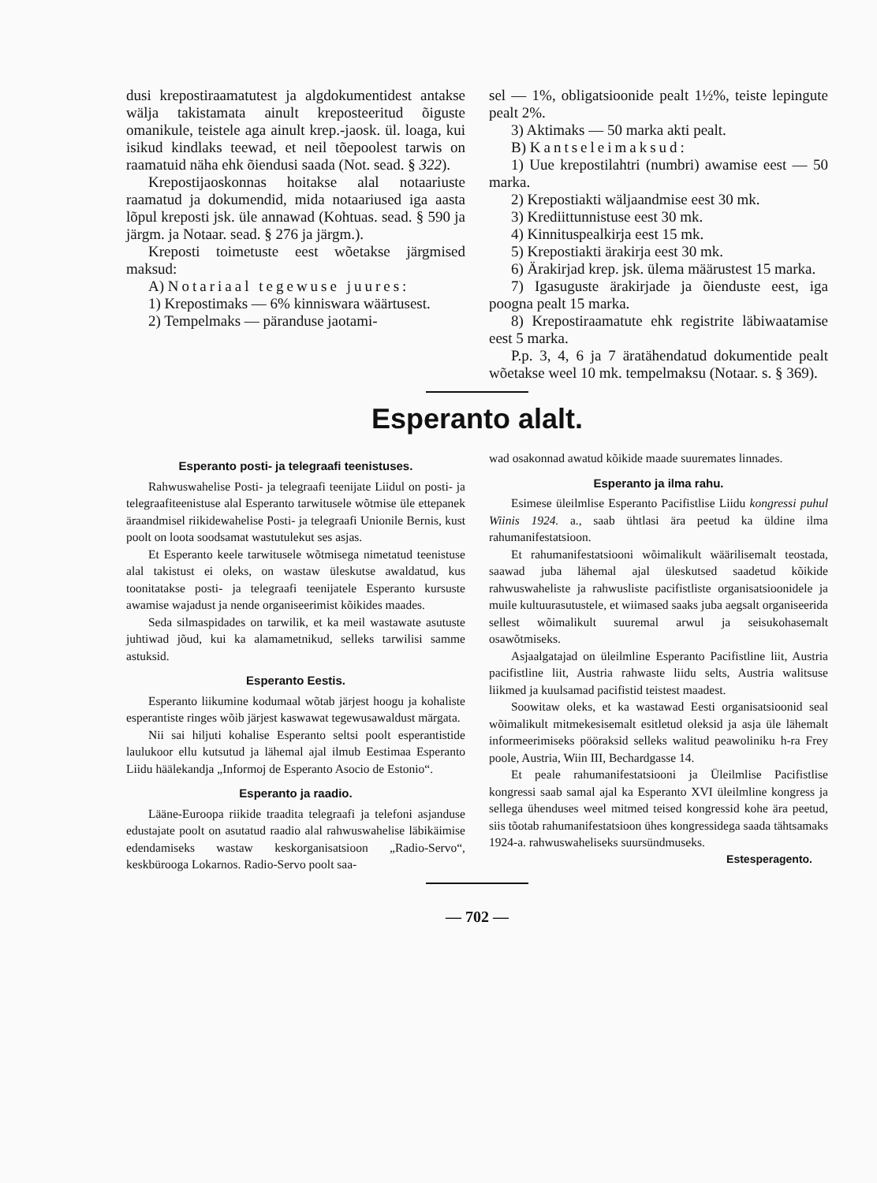dusi krepostiraamatutest ja algdokumentidest antakse wälja takistamata ainult kreposteeritud õiguste omanikule, teistele aga ainult krep.-jaosk. ül. loaga, kui isikud kindlaks teewad, et neil tõepoolest tarwis on raamatuid näha ehk õiendusi saada (Not. sead. § 322).
Krepostijaoskonnas hoitakse alal notaariuste raamatud ja dokumendid, mida notaariused iga aasta lõpul kreposti jsk. üle annawad (Kohtuas. sead. § 590 ja järgm. ja Notaar. sead. § 276 ja järgm.).
Kreposti toimetuste eest wõetakse järgmised maksud:
A) Notariaal tegewuse juures:
1) Krepostimaks — 6% kinniswara wäärtusest.
2) Tempelmaks — päranduse jaotami-
sel — 1%, obligatsioonide pealt 1½%, teiste lepingute pealt 2%.
3) Aktimaks — 50 marka akti pealt.
B) Kantseleimaksud:
1) Uue krepostilahtri (numbri) awamise eest — 50 marka.
2) Krepostiakti wäljaandmise eest 30 mk.
3) Krediittunnistuse eest 30 mk.
4) Kinnituspealkirja eest 15 mk.
5) Krepostiakti ärakirja eest 30 mk.
6) Ärakirjad krep. jsk. ülema määrustest 15 marka.
7) Igasuguste ärakirjade ja õienduste eest, iga poogna pealt 15 marka.
8) Krepostiraamatute ehk registrite läbiwaatamise eest 5 marka.
P.p. 3, 4, 6 ja 7 äratähendatud dokumentide pealt wõetakse weel 10 mk. tempelmaksu (Notaar. s. § 369).
Esperanto alalt.
Esperanto posti- ja telegraafi teenistuses.
Rahwuswahelise Posti- ja telegraafi teenijate Liidul on posti- ja telegraafiteenistuse alal Esperanto tarwitusele wõtmise üle ettepanek äraandmisel riikidewahelise Posti- ja telegraafi Unionile Bernis, kust poolt on loota soodsamat wastutulekut ses asjas.
Et Esperanto keele tarwitusele wõtmisega nimetatud teenistuse alal takistust ei oleks, on wastaw üleskutse awaldatud, kus toonitatakse posti- ja telegraafi teenijatele Esperanto kursuste awamise wajadust ja nende organiseerimist kõikides maades.
Seda silmaspidades on tarwilik, et ka meil wastawate asutuste juhtiwad jõud, kui ka alamametnikud, selleks tarwilisi samme astuksid.
Esperanto Eestis.
Esperanto liikumine kodumaal wõtab järjest hoogu ja kohaliste esperantiste ringes wõib järjest kaswawat tegewusawaldust märgata.
Nii sai hiljuti kohalise Esperanto seltsi poolt esperantistide laulukoor ellu kutsutud ja lähemal ajal ilmub Eestimaa Esperanto Liidu häälekandja „Informoj de Esperanto Asocio de Estonio“.
Esperanto ja raadio.
Lääne-Euroopa riikide traadita telegraafi ja telefoni asjanduse edustajate poolt on asutatud raadio alal rahwuswahelise läbikäimise edendamiseks wastaw keskorganisatsioon „Radio-Servo“, keskbürooga Lokarnos. Radio-Servo poolt saa-
wad osakonnad awatud kõikide maade suuremates linnades.
Esperanto ja ilma rahu.
Esimese üleilmlise Esperanto Pacifistlise Liidu kongressi puhul Wiinis 1924. a., saab ühtlasi ära peetud ka üldine ilma rahumanifestatsioon.
Et rahumanifestatsiooni wõimalikult wäärilisemalt teostada, saawad juba lähemal ajal üleskutsed saadetud kõikide rahwuswaheliste ja rahwusliste pacifistliste organisatsioonidele ja muile kultuurasutustele, et wiimased saaks juba aegsalt organiseerida sellest wõimalikult suuremal arwul ja seisukohasemalt osawõtmiseks.
Asjaalgatajad on üleilmline Esperanto Pacifistline liit, Austria pacifistline liit, Austria rahwaste liidu selts, Austria walitsuse liikmed ja kuulsamad pacifistid teistest maadest.
Soowitaw oleks, et ka wastawad Eesti organisatsioonid seal wõimalikult mitmekesisemalt esitletud oleksid ja asja üle lähemalt informeerimiseks pööraksid selleks walitud peawoliniku h-ra Frey poole, Austria, Wiin III, Bechardgasse 14.
Et peale rahumanifestatsiooni ja Üleilmlise Pacifistlise kongressi saab samal ajal ka Esperanto XVI üleilmline kongress ja sellega ühenduses weel mitmed teised kongressid kohe ära peetud, siis tõotab rahumanifestatsioon ühes kongressidega saada tähtsamaks 1924-a. rahwuswaheliseks suursündmuseks.
Estesperagento.
— 702 —